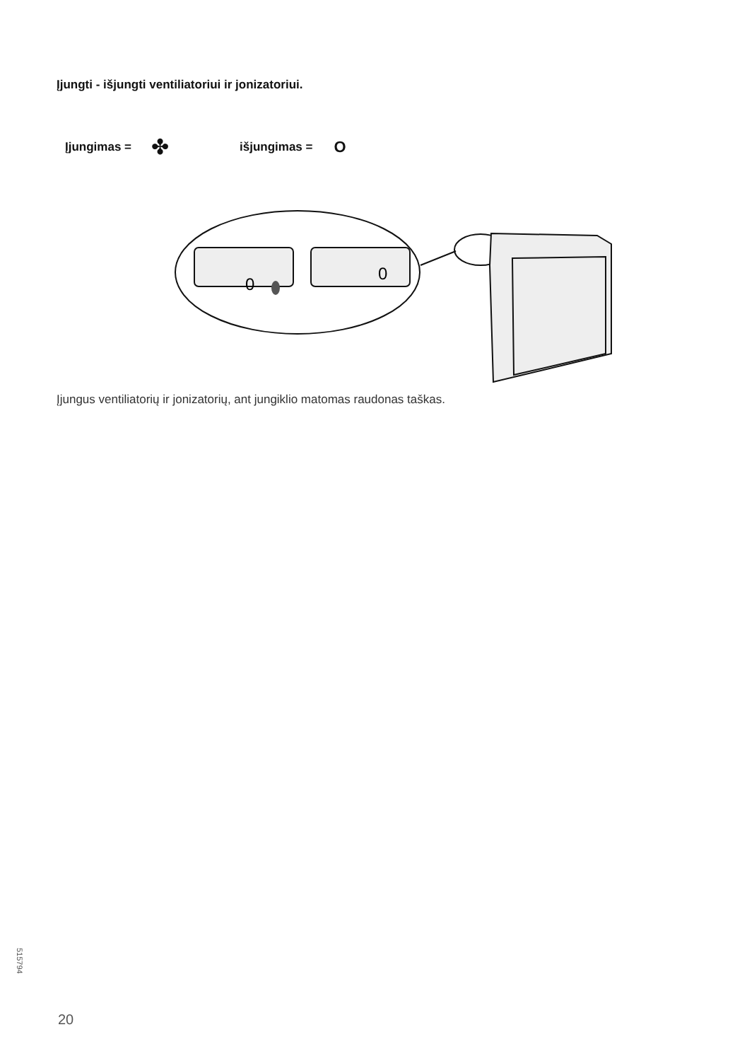Įjungti - išjungti ventiliatoriui ir jonizatoriui.
Įjungimas = ✤ išjungimas = O
0
0
Įjungus ventiliatorių ir jonizatorių, ant jungiklio matomas raudonas taškas.
515794
20